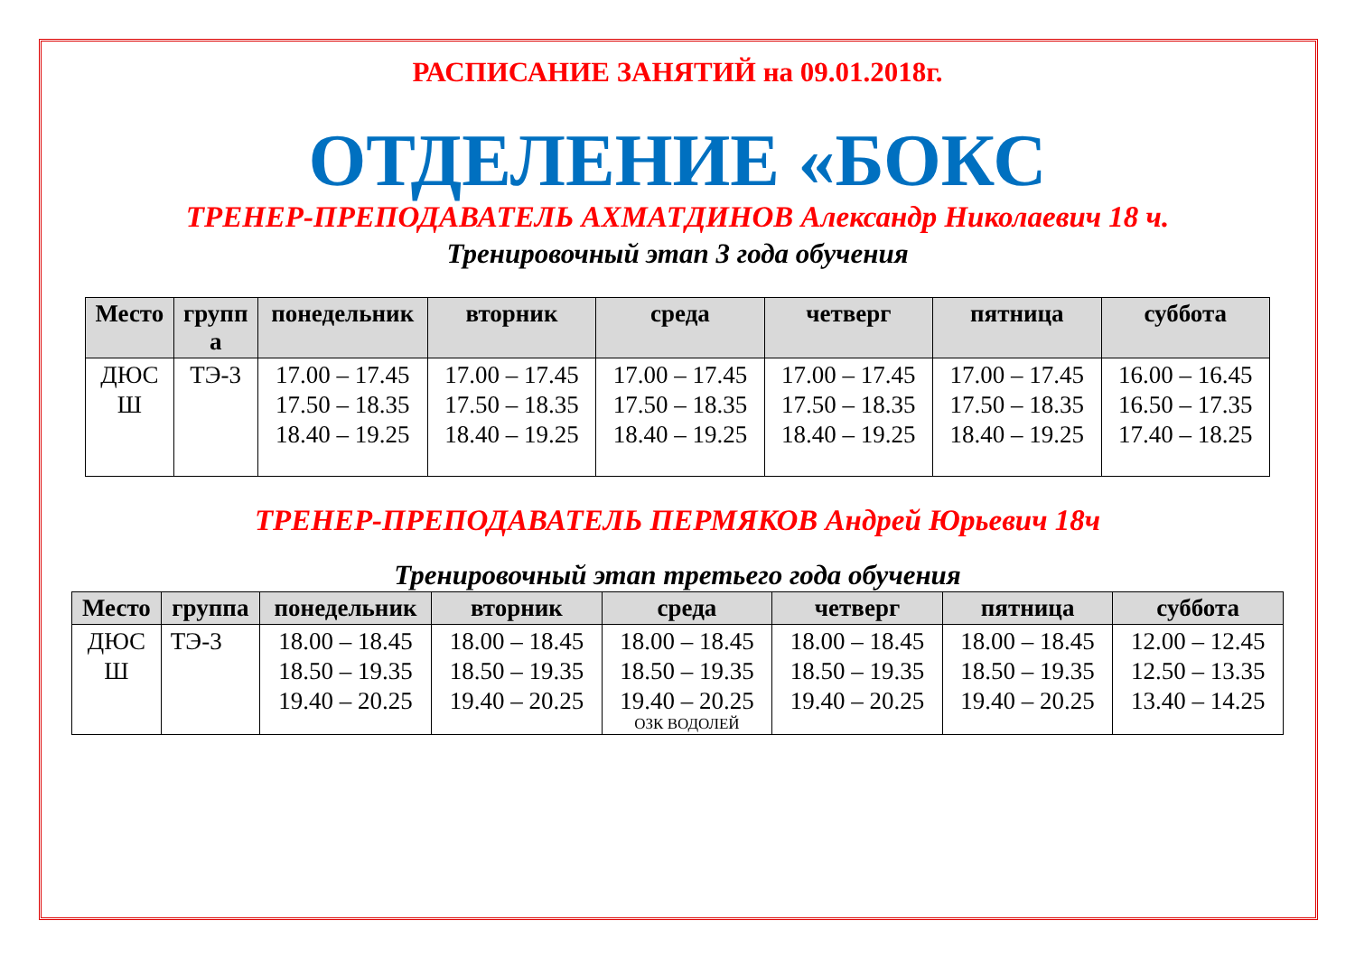РАСПИСАНИЕ ЗАНЯТИЙ на 09.01.2018г.
ОТДЕЛЕНИЕ «БОКС
ТРЕНЕР-ПРЕПОДАВАТЕЛЬ АХМАТДИНОВ Александр Николаевич 18 ч.
Тренировочный этап 3 года обучения
| Место | групп а | понедельник | вторник | среда | четверг | пятница | суббота |
| --- | --- | --- | --- | --- | --- | --- | --- |
| ДЮС Ш | ТЭ-3 | 17.00 – 17.45 17.50 – 18.35 18.40 – 19.25 | 17.00 – 17.45 17.50 – 18.35 18.40 – 19.25 | 17.00 – 17.45 17.50 – 18.35 18.40 – 19.25 | 17.00 – 17.45 17.50 – 18.35 18.40 – 19.25 | 17.00 – 17.45 17.50 – 18.35 18.40 – 19.25 | 16.00 – 16.45 16.50 – 17.35 17.40 – 18.25 |
ТРЕНЕР-ПРЕПОДАВАТЕЛЬ ПЕРМЯКОВ Андрей Юрьевич 18ч
Тренировочный этап третьего года обучения
| Место | группа | понедельник | вторник | среда | четверг | пятница | суббота |
| --- | --- | --- | --- | --- | --- | --- | --- |
| ДЮС Ш | ТЭ-3 | 18.00 – 18.45 18.50 – 19.35 19.40 – 20.25 | 18.00 – 18.45 18.50 – 19.35 19.40 – 20.25 | 18.00 – 18.45 18.50 – 19.35 19.40 – 20.25 ОЗК ВОДОЛЕЙ | 18.00 – 18.45 18.50 – 19.35 19.40 – 20.25 | 18.00 – 18.45 18.50 – 19.35 19.40 – 20.25 | 12.00 – 12.45 12.50 – 13.35 13.40 – 14.25 |